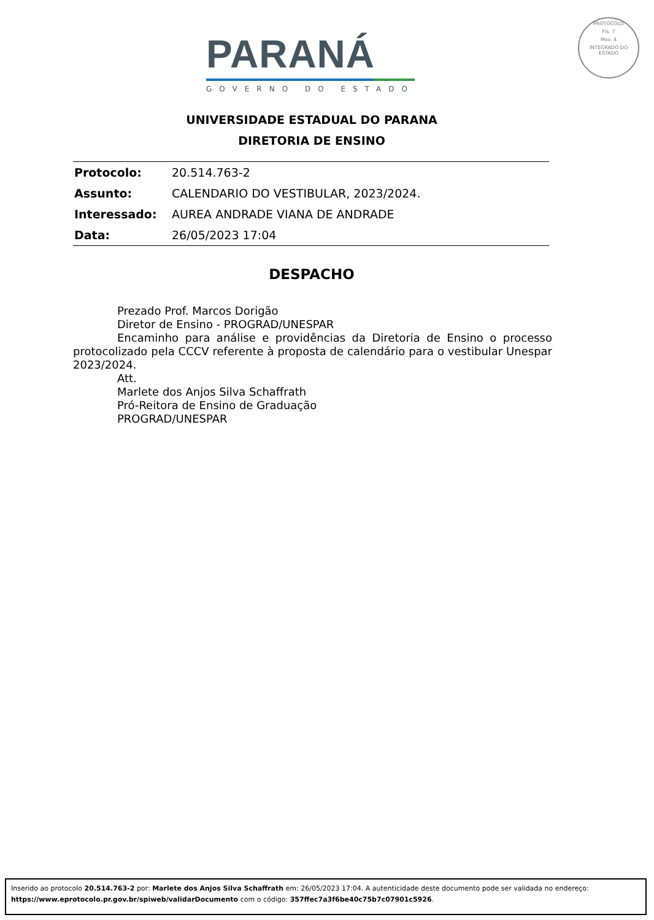PARANÁ
GOVERNO DO ESTADO
PROTOCOLO
Fls. 7
Mov. 4
INTEGRADO DO ESTADO
UNIVERSIDADE ESTADUAL DO PARANA
DIRETORIA DE ENSINO
| Protocolo: | 20.514.763-2 |
| Assunto: | CALENDARIO DO VESTIBULAR, 2023/2024. |
| Interessado: | AUREA ANDRADE VIANA DE ANDRADE |
| Data: | 26/05/2023 17:04 |
DESPACHO
Prezado Prof. Marcos Dorigão
Diretor de Ensino - PROGRAD/UNESPAR
Encaminho para análise e providências da Diretoria de Ensino o processo protocolizado pela CCCV referente à proposta de calendário para o vestibular Unespar 2023/2024.
Att.
Marlete dos Anjos Silva Schaffrath
Pró-Reitora de Ensino de Graduação
PROGRAD/UNESPAR
Inserido ao protocolo 20.514.763-2 por: Marlete dos Anjos Silva Schaffrath em: 26/05/2023 17:04. A autenticidade deste documento pode ser validada no endereço: https://www.eprotocolo.pr.gov.br/spiweb/validarDocumento com o código: 357ffec7a3f6be40c75b7c07901c5926.